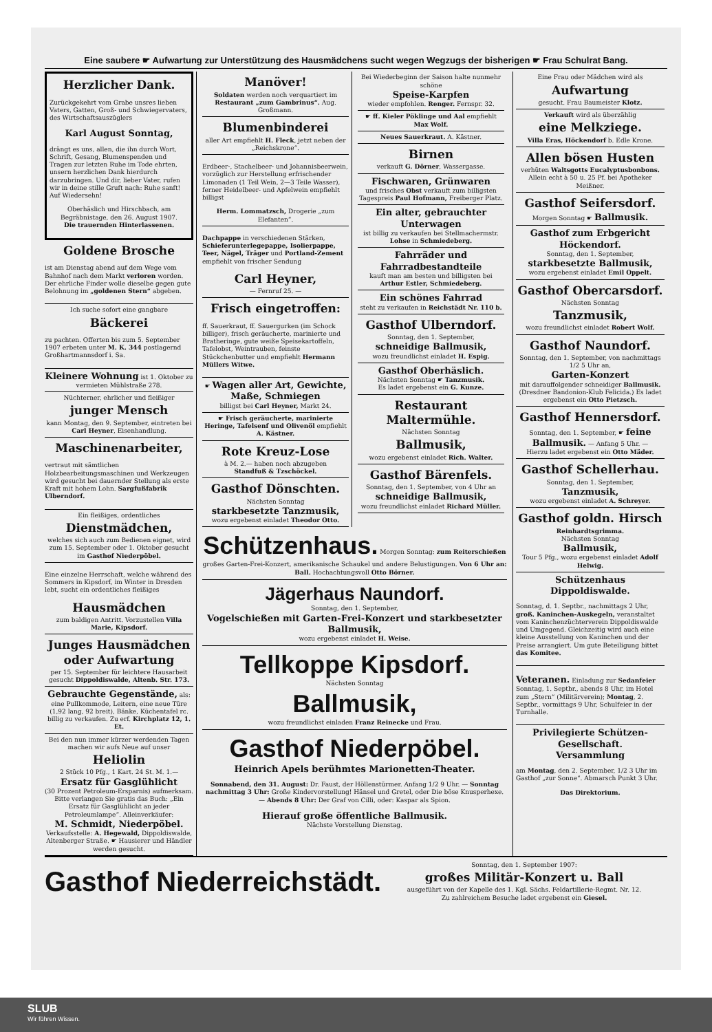Eine saubere ☛ Aufwartung zur Unterstützung des Hausmädchens sucht wegen Wegzugs der bisherigen ☛ Frau Schulrat Bang.
Herzlicher Dank.
Zurückgekehrt vom Grabe unsres lieben Vaters, Gatten, Groß- und Schwiegervaters, des Wirtschaftsauszüglers
Karl August Sonntag,
drängt es uns, allen, die ihn durch Wort, Schrift, Gesang, Blumenspenden und Tragen zur letzten Ruhe im Tode ehrten, unsern herzlichen Dank hierdurch darzubringen. Und dir, lieber Vater, rufen wir in deine stille Gruft nach: Ruhe sanft! Auf Wiedersehn!
Oberhäslich und Hirschbach, am Begräbnistage, den 26. August 1907.
Die trauernden Hinterlassenen.
Goldene Brosche
ist am Dienstag abend auf dem Wege vom Bahnhof nach dem Markt verloren worden. Der ehrliche Finder wolle dieselbe gegen gute Belohnung im „goldenen Stern“ abgeben.
Ich suche sofort eine gangbare
Bäckerei
zu pachten. Offerten bis zum 5. September 1907 erbeten unter M. K. 344 postlagernd Großhartmannsdorf i. Sa.
Kleinere Wohnung ist 1. Oktober zu vermieten Mühlstraße 278.
Nüchterner, ehrlicher und fleißiger
junger Mensch
kann Montag, den 9. September, eintreten bei Carl Heyner, Eisenhandlung.
Maschinenarbeiter,
vertraut mit sämtlichen Holzbearbeitungsmaschinen und Werkzeugen wird gesucht bei dauernder Stellung als erste Kraft mit hohem Lohn. Sargfußfabrik Ulberndorf.
Ein fleißiges, ordentliches
Dienstmädchen,
welches sich auch zum Bedienen eignet, wird zum 15. September oder 1. Oktober gesucht im Gasthof Niederpöbel.
Eine einzelne Herrschaft, welche während des Sommers in Kipsdorf, im Winter in Dresden lebt, sucht ein ordentliches fleißiges
Hausmädchen
zum baldigen Antritt. Vorzustellen Villa Marie, Kipsdorf.
Junges Hausmädchen oder Aufwartung
per 15. September für leichtere Hausarbeit gesucht Dippoldiswalde, Altenb. Str. 173.
Gebrauchte Gegenstände, als: eine Pullkommode, Leitern, eine neue Türe (1,92 lang, 92 breit), Bänke, Küchentafel rc. billig zu verkaufen. Zu erf. Kirchplatz 12, 1. Et.
Bei den nun immer kürzer werdenden Tagen machen wir aufs Neue auf unser
Heliolin
2 Stück 10 Pfg., 1 Kart. 24 St. M. 1.—
Ersatz für Gasglühlicht
(30 Prozent Petroleum-Ersparnis) aufmerksam. Bitte verlangen Sie gratis das Buch: „Ein Ersatz für Gasglühlicht an jeder Petroleumlampe“. Alleinverkäufer:
M. Schmidt, Niederpöbel.
Verkaufsstelle: A. Hegewald, Dippoldiswalde, Altenberger Straße. ☛ Hausierer und Händler werden gesucht.
Manöver!
Soldaten werden noch verquartiert im Restaurant „zum Gambrinus“. Aug. Großmann.
Blumenbinderei
aller Art empfiehlt H. Fleck, jetzt neben der „Reichskrone“.
Erdbeer-, Stachelbeer- und Johannisbeerwein, vorzüglich zur Herstellung erfrischender Limonaden (1 Teil Wein, 2—3 Teile Wasser), ferner Heidelbeer- und Apfelwein empfiehlt billigst
Herm. Lommatzsch, Drogerie „zum Elefanten“.
Dachpappe in verschiedenen Stärken, Schieferunterlegepappe, Isolierpappe, Teer, Nägel, Träger und Portland-Zement empfiehlt von frischer Sendung
Carl Heyner,
— Fernruf 25. —
Frisch eingetroffen:
ff. Sauerkraut, ff. Sauergurken (im Schock billiger), frisch geräucherte, marinierte und Bratheringe, gute weiße Speisekartoffeln, Tafelobst, Weintrauben, feinste Stückchenbutter und empfiehlt Hermann Müllers Witwe.
☛ Wagen aller Art, Gewichte, Maße, Schmiegen
billigst bei Carl Heyner, Markt 24.
☛ Frisch geräucherte, marinierte Heringe, Tafelsenf und Olivenöl empfiehlt A. Kästner.
Rote Kreuz-Lose
à M. 2.— haben noch abzugeben
Standfuß & Tzschöckel.
Gasthof Dönschten.
Nächsten Sonntag
starkbesetzte Tanzmusik,
wozu ergebenst einladet Theodor Otto.
Bei Wiederbeginn der Saison halte nunmehr schöne
Speise-Karpfen
wieder empfohlen. Renger. Fernspr. 32.
☛ ff. Kieler Pöklinge und Aal empfiehlt Max Wolf.
Neues Sauerkraut. A. Kästner.
Birnen
verkauft G. Dörner, Wassergasse.
Fischwaren, Grünwaren
und frisches Obst verkauft zum billigsten Tagespreis Paul Hofmann, Freiberger Platz.
Ein alter, gebrauchter Unterwagen
ist billig zu verkaufen bei Stellmachermstr. Lohse in Schmiedeberg.
Fahrräder und Fahrradbestandteile
kauft man am besten und billigsten bei Arthur Estler, Schmiedeberg.
Ein schönes Fahrrad
steht zu verkaufen in Reichstädt Nr. 110 b.
Gasthof Ulberndorf.
Sonntag, den 1. September,
schneidige Ballmusik,
wozu freundlichst einladet H. Espig.
Gasthof Oberhäslich.
Nächsten Sonntag ☛ Tanzmusik.
Es ladet ergebenst ein G. Kunze.
Restaurant Maltermühle.
Nächsten Sonntag
Ballmusik,
wozu ergebenst einladet Rich. Walter.
Gasthof Bärenfels.
Sonntag, den 1. September, von 4 Uhr an
schneidige Ballmusik,
wozu freundlichst einladet Richard Müller.
Schützenhaus. Morgen Sonntag: zum Reiterschießen großes Garten-Frei-Konzert, amerikanische Schaukel und andere Belustigungen. Von 6 Uhr an: Ball. Hochachtungsvoll Otto Börner.
Jägerhaus Naundorf.
Sonntag, den 1. September,
Vogelschießen mit Garten-Frei-Konzert und starkbesetzter Ballmusik,
wozu ergebenst einladet H. Weise.
Tellkoppe Kipsdorf.
Nächsten Sonntag
Ballmusik,
wozu freundlichst einladen Franz Reinecke und Frau.
Gasthof Niederpöbel.
Heinrich Apels berühmtes Marionetten-Theater.
Sonnabend, den 31. August: Dr. Faust, der Höllenstürmer. Anfang 1/2 9 Uhr. — Sonntag nachmittag 3 Uhr: Große Kindervorstellung! Hänsel und Gretel, oder Die böse Knusperhexe. — Abends 8 Uhr: Der Graf von Cilli, oder: Kaspar als Spion.
Hierauf große öffentliche Ballmusik.
Nächste Vorstellung Dienstag.
Eine Frau oder Mädchen wird als
Aufwartung
gesucht. Frau Baumeister Klotz.
Verkauft wird als überzählig
eine Melkziege.
Villa Eras, Höckendorf b. Edle Krone.
Allen bösen Husten
verhüten Waltsgotts Eucalyptusbonbons. Allein echt à 50 u. 25 Pf. bei Apotheker Meißner.
Gasthof Seifersdorf.
Morgen Sonntag ☛ Ballmusik.
Gasthof zum Erbgericht Höckendorf.
Sonntag, den 1. September,
starkbesetzte Ballmusik,
wozu ergebenst einladet Emil Oppelt.
Gasthof Obercarsdorf.
Nächsten Sonntag
Tanzmusik,
wozu freundlichst einladet Robert Wolf.
Gasthof Naundorf.
Sonntag, den 1. September, von nachmittags 1/2 5 Uhr an,
Garten-Konzert
mit darauffolgender schneidiger Ballmusik. (Dresdner Bandonion-Klub Felicida.) Es ladet ergebenst ein Otto Pietzsch.
Gasthof Hennersdorf.
Sonntag, den 1. September, ☛ feine Ballmusik. — Anfang 5 Uhr. —
Hierzu ladet ergebenst ein Otto Mäder.
Gasthof Schellerhau.
Sonntag, den 1. September,
Tanzmusik,
wozu ergebenst einladet A. Schreyer.
Gasthof goldn. Hirsch
Reinhardtsgrimma.
Nächsten Sonntag
Ballmusik,
Tour 5 Pfg., wozu ergebenst einladet Adolf Helwig.
Schützenhaus Dippoldiswalde.
Sonntag, d. 1. Septbr., nachmittags 2 Uhr, groß. Kaninchen-Auskegeln, veranstaltet vom Kaninchenzüchterverein Dippoldiswalde und Umgegend. Gleichzeitig wird auch eine kleine Ausstellung von Kaninchen und der Preise arrangiert. Um gute Beteiligung bittet das Komitee.
Veteranen. Einladung zur Sedanfeier Sonntag, 1. Septbr., abends 8 Uhr, im Hotel zum „Stern“ (Militärverein); Montag, 2. Septbr., vormittags 9 Uhr, Schulfeier in der Turnhalle.
Privilegierte Schützen-Gesellschaft.
Versammlung
am Montag, den 2. September, 1/2 3 Uhr im Gasthof „zur Sonne“. Abmarsch Punkt 3 Uhr.
Das Direktorium.
Gasthof Niederreichstädt.
Sonntag, den 1. September 1907:
großes Militär-Konzert u. Ball
ausgeführt von der Kapelle des 1. Kgl. Sächs. Feldartillerie-Regmt. Nr. 12.
Zu zahlreichem Besuche ladet ergebenst ein Giesel.
SLUB
Wir führen Wissen.